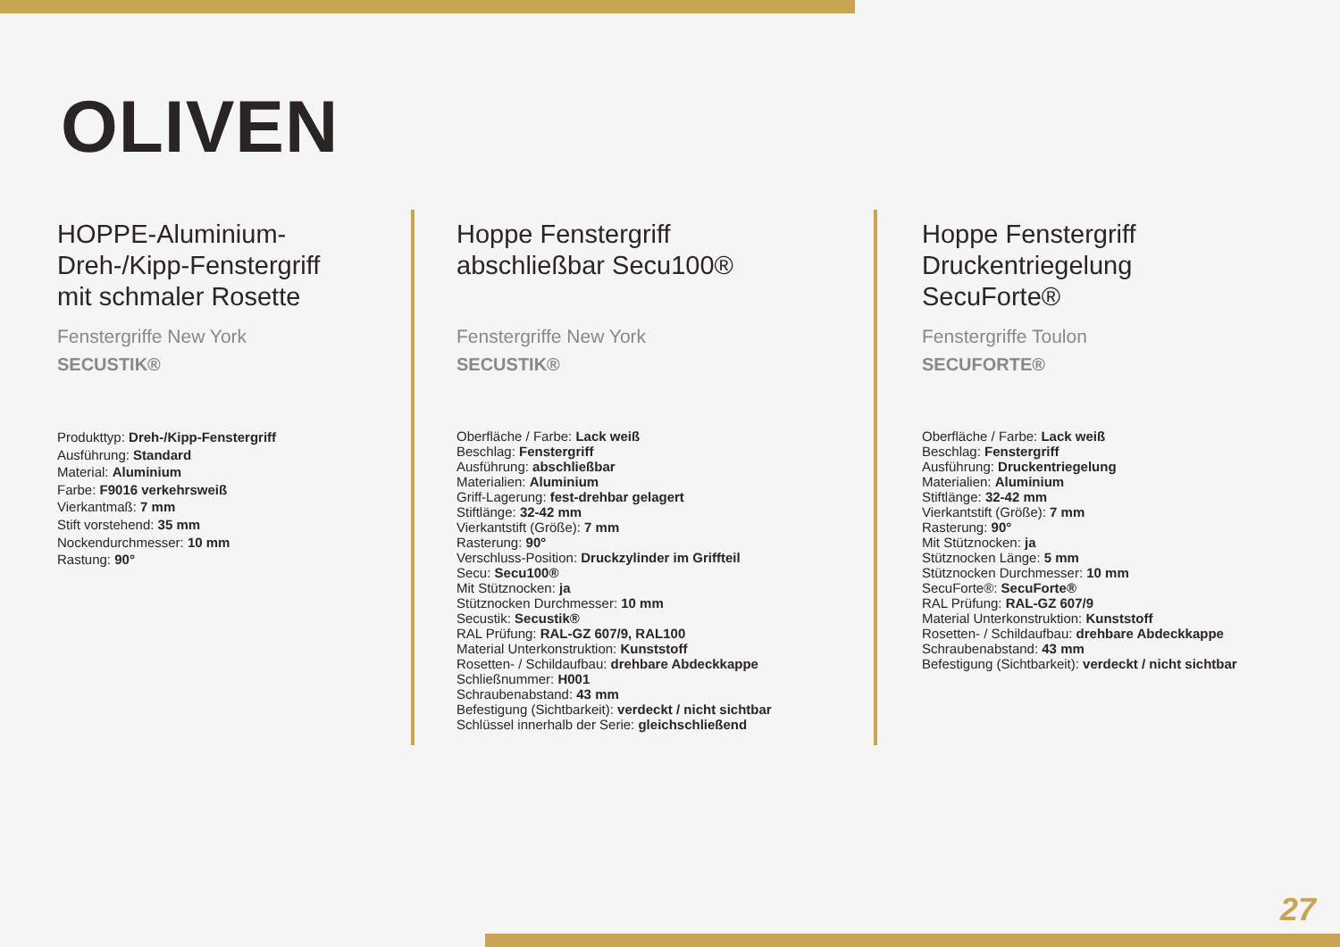OLIVEN
HOPPE-Aluminium-
Dreh-/Kipp-Fenstergriff
mit schmaler Rosette
Fenstergriffe New York
SECUSTIK®
Produkttyp: Dreh-/Kipp-Fenstergriff
Ausführung: Standard
Material: Aluminium
Farbe: F9016 verkehrsweiß
Vierkantmaß: 7 mm
Stift vorstehend: 35 mm
Nockendurchmesser: 10 mm
Rastung: 90°
Hoppe Fenstergriff
abschließbar Secu100®
Fenstergriffe New York
SECUSTIK®
Oberfläche / Farbe: Lack weiß
Beschlag: Fenstergriff
Ausführung: abschließbar
Materialien: Aluminium
Griff-Lagerung: fest-drehbar gelagert
Stiftlänge: 32-42 mm
Vierkantstift (Größe): 7 mm
Rasterung: 90°
Verschluss-Position: Druckzylinder im Griffteil
Secu: Secu100®
Mit Stütznocken: ja
Stütznocken Durchmesser: 10 mm
Secustik: Secustik®
RAL Prüfung: RAL-GZ 607/9, RAL100
Material Unterkonstruktion: Kunststoff
Rosetten- / Schildaufbau: drehbare Abdeckkappe
Schließnummer: H001
Schraubenabstand: 43 mm
Befestigung (Sichtbarkeit): verdeckt / nicht sichtbar
Schlüssel innerhalb der Serie: gleichschließend
Hoppe Fenstergriff
Druckentriegelung
SecuForte®
Fenstergriffe Toulon
SECUFORTE®
Oberfläche / Farbe: Lack weiß
Beschlag: Fenstergriff
Ausführung: Druckentriegelung
Materialien: Aluminium
Stiftlänge: 32-42 mm
Vierkantstift (Größe): 7 mm
Rasterung: 90°
Mit Stütznocken: ja
Stütznocken Länge: 5 mm
Stütznocken Durchmesser: 10 mm
SecuForte®: SecuForte®
RAL Prüfung: RAL-GZ 607/9
Material Unterkonstruktion: Kunststoff
Rosetten- / Schildaufbau: drehbare Abdeckkappe
Schraubenabstand: 43 mm
Befestigung (Sichtbarkeit): verdeckt / nicht sichtbar
27